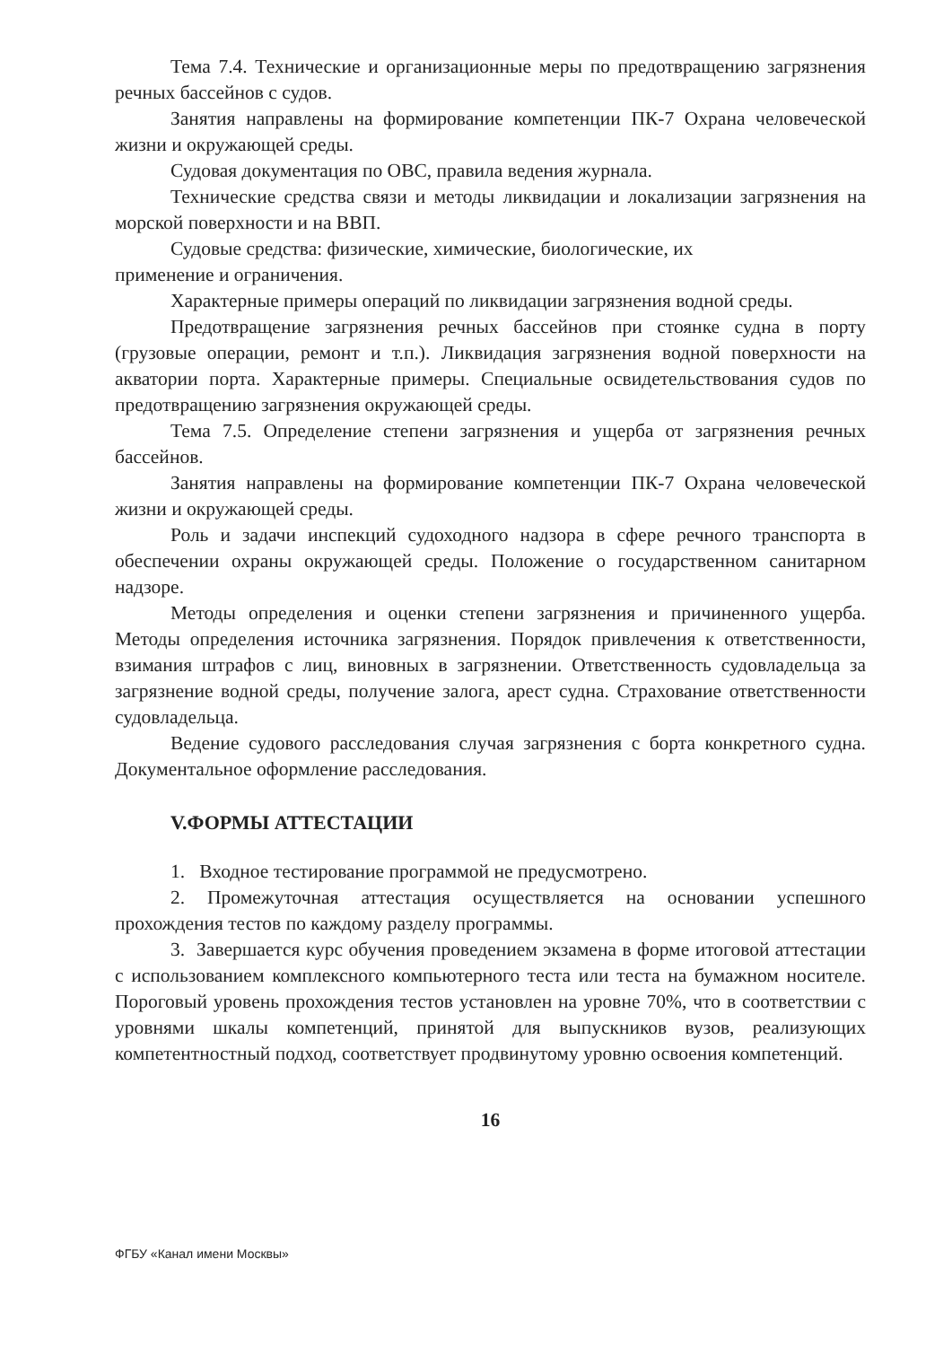Тема 7.4. Технические и организационные меры по предотвращению загрязнения речных бассейнов с судов.
Занятия направлены на формирование компетенции ПК-7 Охрана человеческой жизни и окружающей среды.
Судовая документация по ОВС, правила ведения журнала.
Технические средства связи и методы ликвидации и локализации загрязнения на морской поверхности и на ВВП.
Судовые средства: физические, химические, биологические, их
применение и ограничения.
Характерные примеры операций по ликвидации загрязнения водной среды.
Предотвращение загрязнения речных бассейнов при стоянке судна в порту (грузовые операции, ремонт и т.п.). Ликвидация загрязнения водной поверхности на акватории порта. Характерные примеры. Специальные освидетельствования судов по предотвращению загрязнения окружающей среды.
Тема 7.5. Определение степени загрязнения и ущерба от загрязнения речных бассейнов.
Занятия направлены на формирование компетенции ПК-7 Охрана человеческой жизни и окружающей среды.
Роль и задачи инспекций судоходного надзора в сфере речного транспорта в обеспечении охраны окружающей среды. Положение о государственном санитарном надзоре.
Методы определения и оценки степени загрязнения и причиненного ущерба. Методы определения источника загрязнения. Порядок привлечения к ответственности, взимания штрафов с лиц, виновных в загрязнении. Ответственность судовладельца за загрязнение водной среды, получение залога, арест судна. Страхование ответственности судовладельца.
Ведение судового расследования случая загрязнения с борта конкретного судна. Документальное оформление расследования.
V.ФОРМЫ АТТЕСТАЦИИ
1. Входное тестирование программой не предусмотрено.
2. Промежуточная аттестация осуществляется на основании успешного прохождения тестов по каждому разделу программы.
3. Завершается курс обучения проведением экзамена в форме итоговой аттестации с использованием комплексного компьютерного теста или теста на бумажном носителе. Пороговый уровень прохождения тестов установлен на уровне 70%, что в соответствии с уровнями шкалы компетенций, принятой для выпускников вузов, реализующих компетентностный подход, соответствует продвинутому уровню освоения компетенций.
16
ФГБУ «Канал имени Москвы»